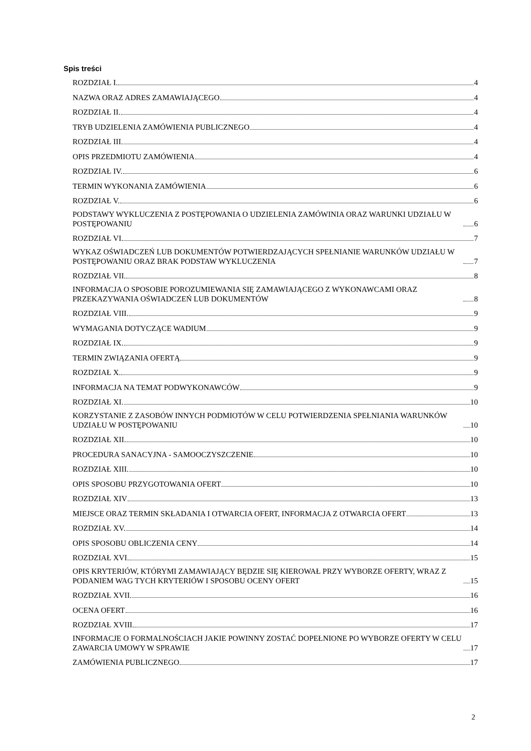Spis treści
ROZDZIAŁ I. 4
NAZWA ORAZ ADRES ZAMAWIAJĄCEGO 4
ROZDZIAŁ II. 4
TRYB UDZIELENIA ZAMÓWIENIA PUBLICZNEGO 4
ROZDZIAŁ III. 4
OPIS PRZEDMIOTU ZAMÓWIENIA 4
ROZDZIAŁ IV. 6
TERMIN WYKONANIA ZAMÓWIENIA 6
ROZDZIAŁ V. 6
PODSTAWY WYKLUCZENIA Z POSTĘPOWANIA O UDZIELENIA ZAMÓWINIA ORAZ WARUNKI UDZIAŁU W POSTĘPOWANIU 6
ROZDZIAŁ VI. 7
WYKAZ OŚWIADCZEŃ LUB DOKUMENTÓW POTWIERDZAJĄCYCH SPEŁNIANIE WARUNKÓW UDZIAŁU W POSTĘPOWANIU ORAZ BRAK PODSTAW WYKLUCZENIA 7
ROZDZIAŁ VII. 8
INFORMACJA O SPOSOBIE POROZUMIEWANIA SIĘ ZAMAWIAJĄCEGO Z WYKONAWCAMI ORAZ PRZEKAZYWANIA OŚWIADCZEŃ LUB DOKUMENTÓW 8
ROZDZIAŁ VIII. 9
WYMAGANIA DOTYCZĄCE WADIUM 9
ROZDZIAŁ IX. 9
TERMIN ZWIĄZANIA OFERTĄ 9
ROZDZIAŁ X. 9
INFORMACJA NA TEMAT PODWYKONAWCÓW 9
ROZDZIAŁ XI. 10
KORZYSTANIE Z ZASOBÓW INNYCH PODMIOTÓW W CELU POTWIERDZENIA SPEŁNIANIA WARUNKÓW UDZIAŁU W POSTĘPOWANIU 10
ROZDZIAŁ XII. 10
PROCEDURA SANACYJNA - SAMOOCZYSZCZENIE 10
ROZDZIAŁ XIII. 10
OPIS SPOSOBU PRZYGOTOWANIA OFERT 10
ROZDZIAŁ XIV 13
MIEJSCE ORAZ TERMIN SKŁADANIA I OTWARCIA OFERT, INFORMACJA Z OTWARCIA OFERT 13
ROZDZIAŁ XV. 14
OPIS SPOSOBU OBLICZENIA CENY 14
ROZDZIAŁ XVI. 15
OPIS KRYTERIÓW, KTÓRYMI ZAMAWIAJĄCY BĘDZIE SIĘ KIEROWAŁ PRZY WYBORZE OFERTY, WRAZ Z PODANIEM WAG TYCH KRYTERIÓW I SPOSOBU OCENY OFERT 15
ROZDZIAŁ XVII. 16
OCENA OFERT 16
ROZDZIAŁ XVIII. 17
INFORMACJE O FORMALNOŚCIACH JAKIE POWINNY ZOSTAĆ DOPEŁNIONE PO WYBORZE OFERTY W CELU ZAWARCIA UMOWY W SPRAWIE 17
ZAMÓWIENIA PUBLICZNEGO 17
2